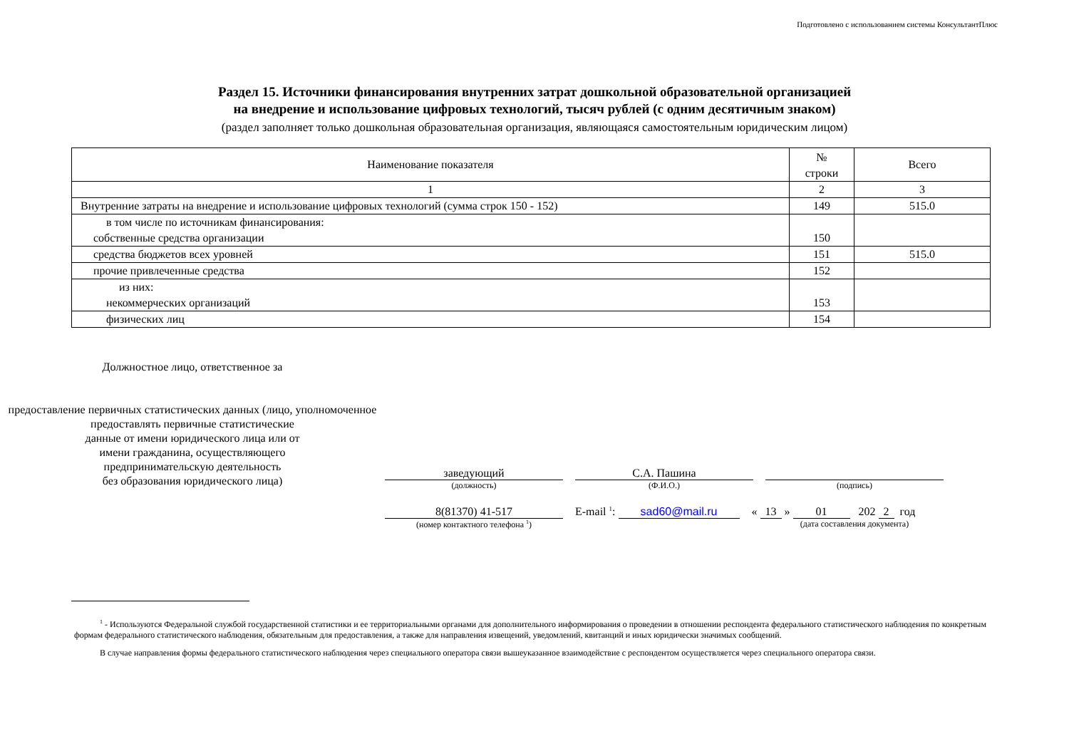Подготовлено с использованием системы КонсультантПлюс
Раздел 15. Источники финансирования внутренних затрат дошкольной образовательной организацией
на внедрение и использование цифровых технологий, тысяч рублей (с одним десятичным знаком)
(раздел заполняет только дошкольная образовательная организация, являющаяся самостоятельным юридическим лицом)
| Наименование показателя | № строки | Всего |
| 1 | 2 | 3 |
| Внутренние затраты на внедрение и использование цифровых технологий (сумма строк 150 - 152) | 149 | 515.0 |
| в том числе по источникам финансирования: собственные средства организации | 150 | |
| средства бюджетов всех уровней | 151 | 515.0 |
| прочие привлеченные средства | 152 | |
| из них: некоммерческих организаций | 153 | |
| физических лиц | 154 | |
Должностное лицо, ответственное за
предоставление первичных статистических данных (лицо, уполномоченное
предоставлять первичные статистические
данные от имени юридического лица или от
имени гражданина, осуществляющего
предпринимательскую деятельность
без образования юридического лица)
заведующий С.А. Пашина
(должность) (Ф.И.О.) (подпись)
8(81370) 41-517 E-mail <sup>1</sup>: sad60@mail.ru « 13 » 01 202 2 год
(номер контактного телефона <sup>1</sup>) (дата составления документа)
<sup>1</sup> - Используются Федеральной службой государственной статистики и ее территориальными органами для дополнительного информирования о проведении в отношении респондента федерального статистического наблюдения по конкретным формам федерального статистического наблюдения, обязательным для предоставления, а также для направления извещений, уведомлений, квитанций и иных юридически значимых сообщений.
В случае направления формы федерального статистического наблюдения через специального оператора связи вышеуказанное взаимодействие с респондентом осуществляется через специального оператора связи.